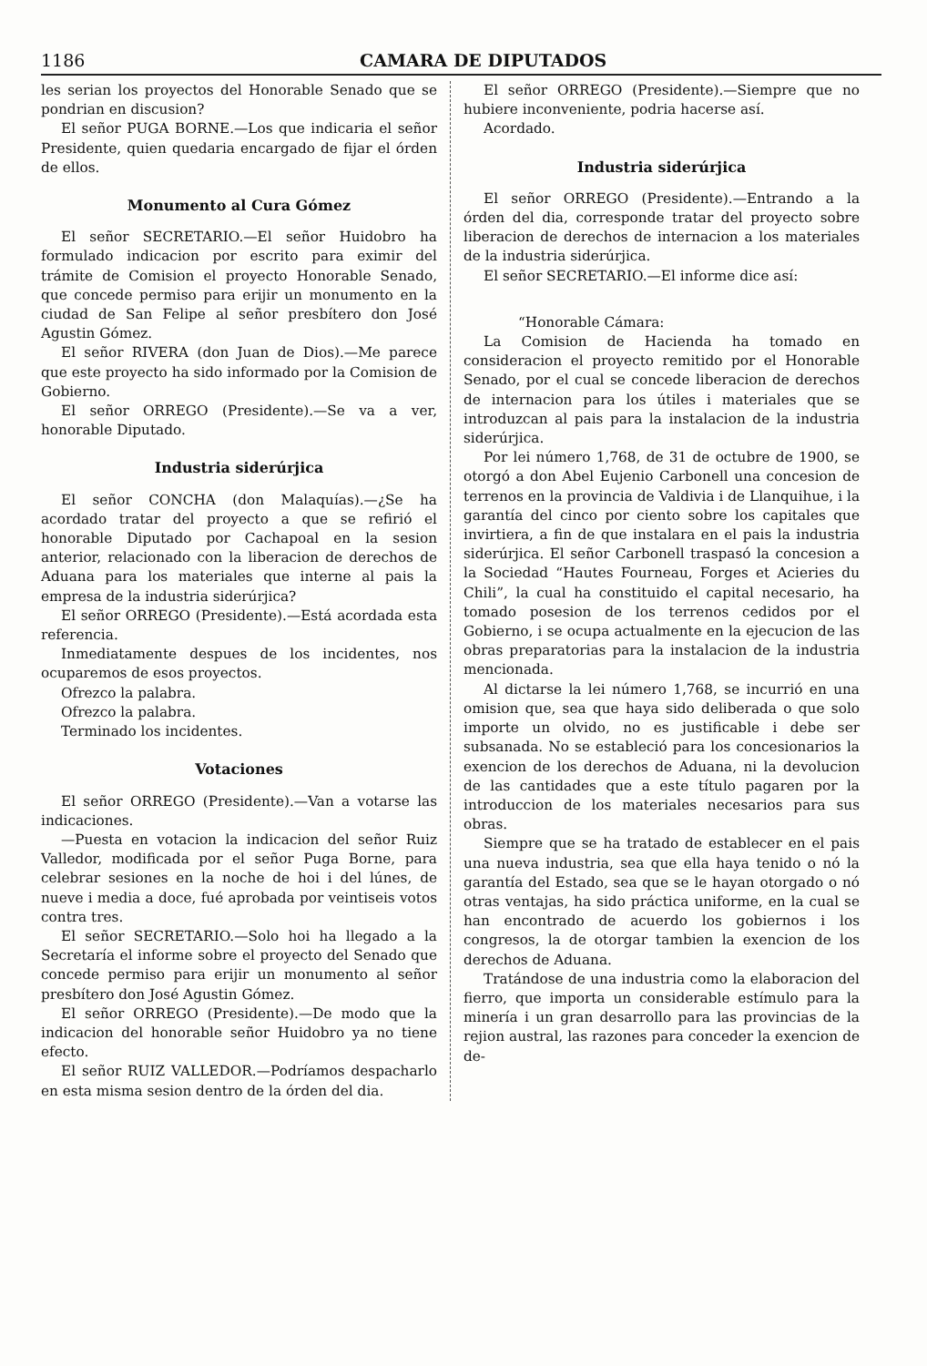1186 CAMARA DE DIPUTADOS
les serian los proyectos del Honorable Senado que se pondrian en discusion?
El señor PUGA BORNE.—Los que indicaria el señor Presidente, quien quedaria encargado de fijar el órden de ellos.
Monumento al Cura Gómez
El señor SECRETARIO.—El señor Huidobro ha formulado indicacion por escrito para eximir del trámite de Comision el proyecto Honorable Senado, que concede permiso para erijir un monumento en la ciudad de San Felipe al señor presbítero don José Agustin Gómez.
El señor RIVERA (don Juan de Dios).—Me parece que este proyecto ha sido informado por la Comision de Gobierno.
El señor ORREGO (Presidente).—Se va a ver, honorable Diputado.
Industria siderúrjica
El señor CONCHA (don Malaquías).—¿Se ha acordado tratar del proyecto a que se refirió el honorable Diputado por Cachapoal en la sesion anterior, relacionado con la liberacion de derechos de Aduana para los materiales que interne al pais la empresa de la industria siderúrjica?
El señor ORREGO (Presidente).—Está acordada esta referencia.
Inmediatamente despues de los incidentes, nos ocuparemos de esos proyectos.
Ofrezco la palabra.
Ofrezco la palabra.
Terminado los incidentes.
Votaciones
El señor ORREGO (Presidente).—Van a votarse las indicaciones.
—Puesta en votacion la indicacion del señor Ruiz Valledor, modificada por el señor Puga Borne, para celebrar sesiones en la noche de hoi i del lúnes, de nueve i media a doce, fué aprobada por veintiseis votos contra tres.
El señor SECRETARIO.—Solo hoi ha llegado a la Secretaría el informe sobre el proyecto del Senado que concede permiso para erijir un monumento al señor presbítero don José Agustin Gómez.
El señor ORREGO (Presidente).—De modo que la indicacion del honorable señor Huidobro ya no tiene efecto.
El señor RUIZ VALLEDOR.—Podríamos despacharlo en esta misma sesion dentro de la órden del dia.
El señor ORREGO (Presidente).—Siempre que no hubiere inconveniente, podria hacerse así.
Acordado.
Industria siderúrjica
El señor ORREGO (Presidente).—Entrando a la órden del dia, corresponde tratar del proyecto sobre liberacion de derechos de internacion a los materiales de la industria siderúrjica.
El señor SECRETARIO.—El informe dice así:
“Honorable Cámara:
La Comision de Hacienda ha tomado en consideracion el proyecto remitido por el Honorable Senado, por el cual se concede liberacion de derechos de internacion para los útiles i materiales que se introduzcan al pais para la instalacion de la industria siderúrjica.
Por lei número 1,768, de 31 de octubre de 1900, se otorgó a don Abel Eujenio Carbonell una concesion de terrenos en la provincia de Valdivia i de Llanquihue, i la garantía del cinco por ciento sobre los capitales que invirtiera, a fin de que instalara en el pais la industria siderúrjica. El señor Carbonell traspasó la concesion a la Sociedad “Hautes Fourneau, Forges et Acieries du Chili”, la cual ha constituido el capital necesario, ha tomado posesion de los terrenos cedidos por el Gobierno, i se ocupa actualmente en la ejecucion de las obras preparatorias para la instalacion de la industria mencionada.
Al dictarse la lei número 1,768, se incurrió en una omision que, sea que haya sido deliberada o que solo importe un olvido, no es justificable i debe ser subsanada. No se estableció para los concesionarios la exencion de los derechos de Aduana, ni la devolucion de las cantidades que a este título pagaren por la introduccion de los materiales necesarios para sus obras.
Siempre que se ha tratado de establecer en el pais una nueva industria, sea que ella haya tenido o nó la garantía del Estado, sea que se le hayan otorgado o nó otras ventajas, ha sido práctica uniforme, en la cual se han encontrado de acuerdo los gobiernos i los congresos, la de otorgar tambien la exencion de los derechos de Aduana.
Tratándose de una industria como la elaboracion del fierro, que importa un considerable estímulo para la minería i un gran desarrollo para las provincias de la rejion austral, las razones para conceder la exencion de de-